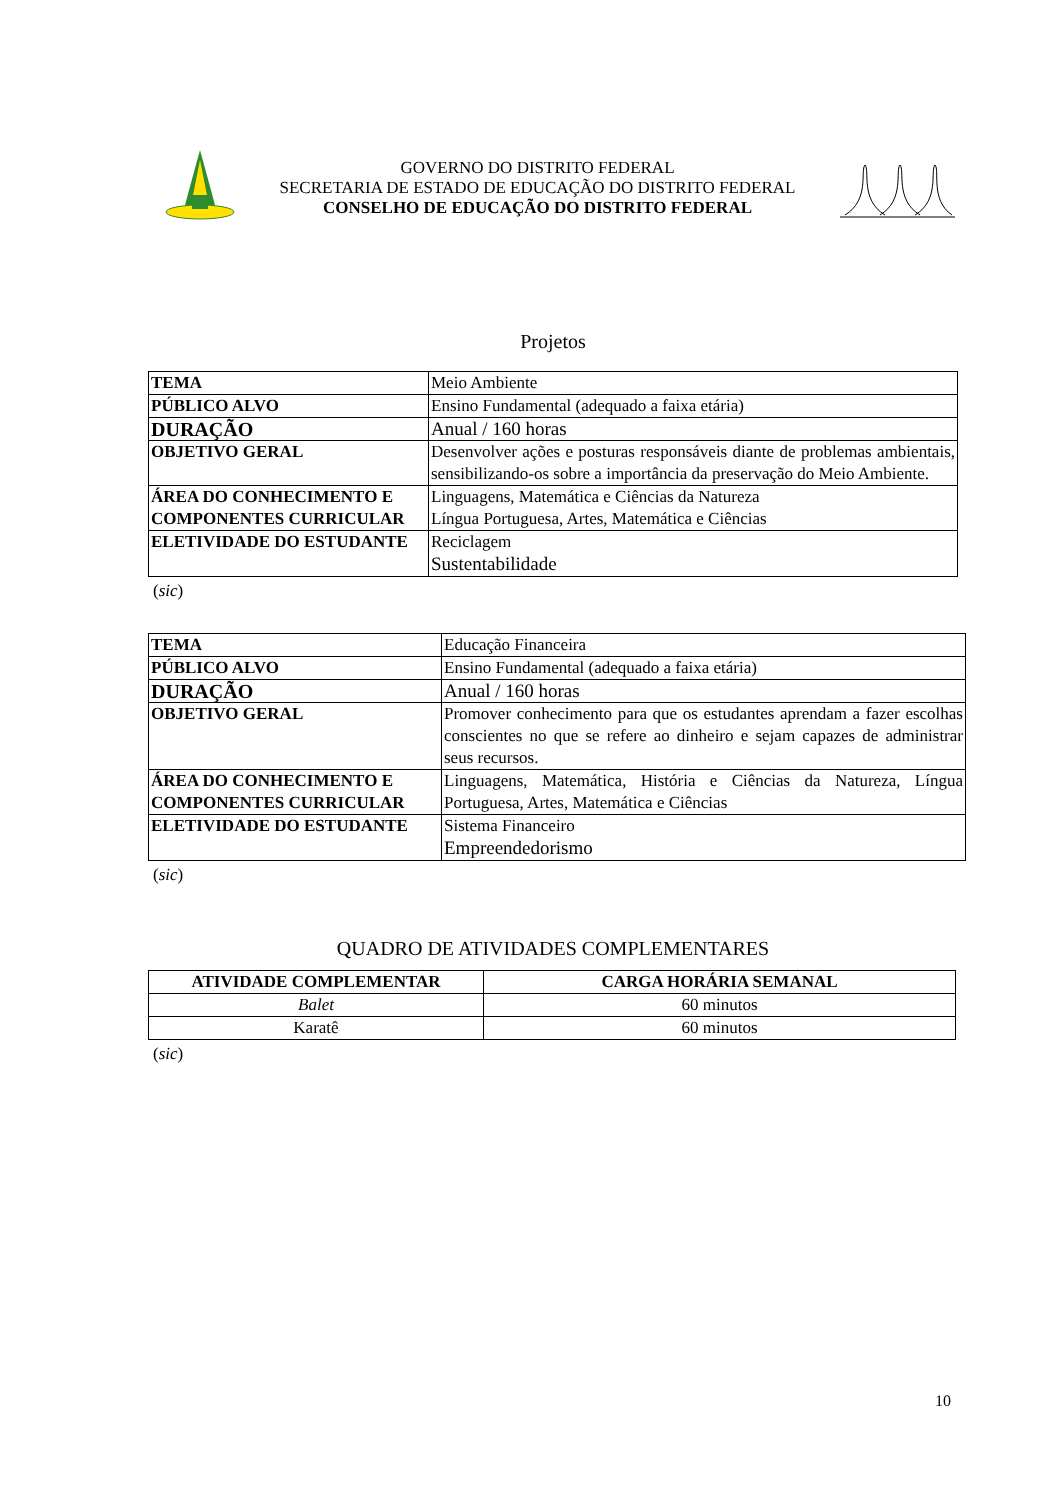GOVERNO DO DISTRITO FEDERAL
SECRETARIA DE ESTADO DE EDUCAÇÃO DO DISTRITO FEDERAL
CONSELHO DE EDUCAÇÃO DO DISTRITO FEDERAL
Projetos
| TEMA | Meio Ambiente |
| PÚBLICO ALVO | Ensino Fundamental (adequado a faixa etária) |
| DURAÇÃO | Anual / 160 horas |
| OBJETIVO GERAL | Desenvolver ações e posturas responsáveis diante de problemas ambientais, sensibilizando-os sobre a importância da preservação do Meio Ambiente. |
| ÁREA DO CONHECIMENTO E COMPONENTES CURRICULAR | Linguagens, Matemática e Ciências da Natureza Língua Portuguesa, Artes, Matemática e Ciências |
| ELETIVIDADE DO ESTUDANTE | Reciclagem Sustentabilidade |
(sic)
| TEMA | Educação Financeira |
| PÚBLICO ALVO | Ensino Fundamental (adequado a faixa etária) |
| DURAÇÃO | Anual / 160 horas |
| OBJETIVO GERAL | Promover conhecimento para que os estudantes aprendam a fazer escolhas conscientes no que se refere ao dinheiro e sejam capazes de administrar seus recursos. |
| ÁREA DO CONHECIMENTO E COMPONENTES CURRICULAR | Linguagens, Matemática, História e Ciências da Natureza, Língua Portuguesa, Artes, Matemática e Ciências |
| ELETIVIDADE DO ESTUDANTE | Sistema Financeiro Empreendedorismo |
(sic)
QUADRO DE ATIVIDADES COMPLEMENTARES
| ATIVIDADE COMPLEMENTAR | CARGA HORÁRIA SEMANAL |
| --- | --- |
| Balet | 60 minutos |
| Karatê | 60 minutos |
(sic)
10